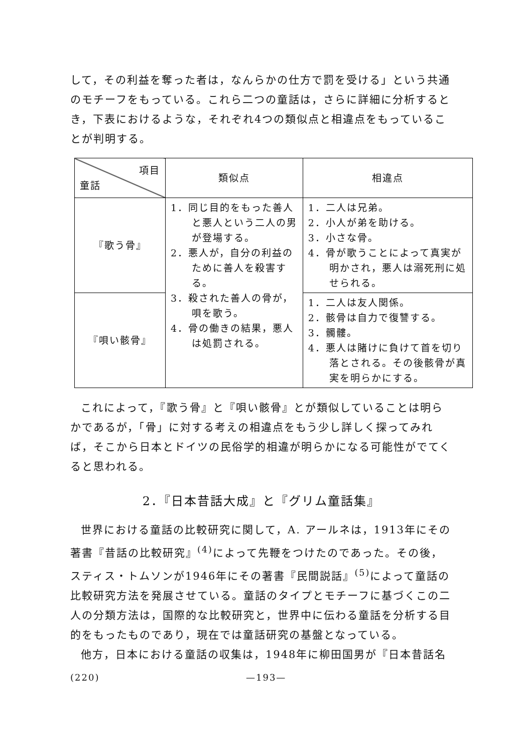して，その利益を奪った者は，なんらかの仕方で罰を受ける」という共通のモチーフをもっている。これら二つの童話は，さらに詳細に分析するとき，下表におけるような，それぞれ4つの類似点と相違点をもっていることが判明する。
| 項目 童話 | 類似点 | 相違点 |
| --- | --- | --- |
| 『歌う骨』 | 1．同じ目的をもった善人と悪人という二人の男が登場する。 2．悪人が，自分の利益のために善人を殺害する。 3．殺された善人の骨が，唄を歌う。 4．骨の働きの結果，悪人は処罰される。 | 1．二人は兄弟。 2．小人が弟を助ける。 3．小さな骨。 4．骨が歌うことによって真実が明かされ，悪人は溺死刑に処せられる。 |
| 『唄い骸骨』 | | 1．二人は友人関係。 2．骸骨は自力で復讐する。 3．髑髏。 4．悪人は賭けに負けて首を切り落とされる。その後骸骨が真実を明らかにする。 |
これによって，『歌う骨』と『唄い骸骨』とが類似していることは明らかであるが，「骨」に対する考えの相違点をもう少し詳しく探ってみれば，そこから日本とドイツの民俗学的相違が明らかになる可能性がでてくると思われる。
2．『日本昔話大成』と『グリム童話集』
世界における童話の比較研究に関して，A. アールネは，1913年にその著書『昔話の比較研究』<sup>(4)</sup>によって先鞭をつけたのであった。その後，スティス・トムソンが1946年にその著書『民間説話』<sup>(5)</sup>によって童話の比較研究方法を発展させている。童話のタイプとモチーフに基づくこの二人の分類方法は，国際的な比較研究と，世界中に伝わる童話を分析する目的をもったものであり，現在では童話研究の基盤となっている。
他方，日本における童話の収集は，1948年に柳田国男が『日本昔話名
(220) —193—